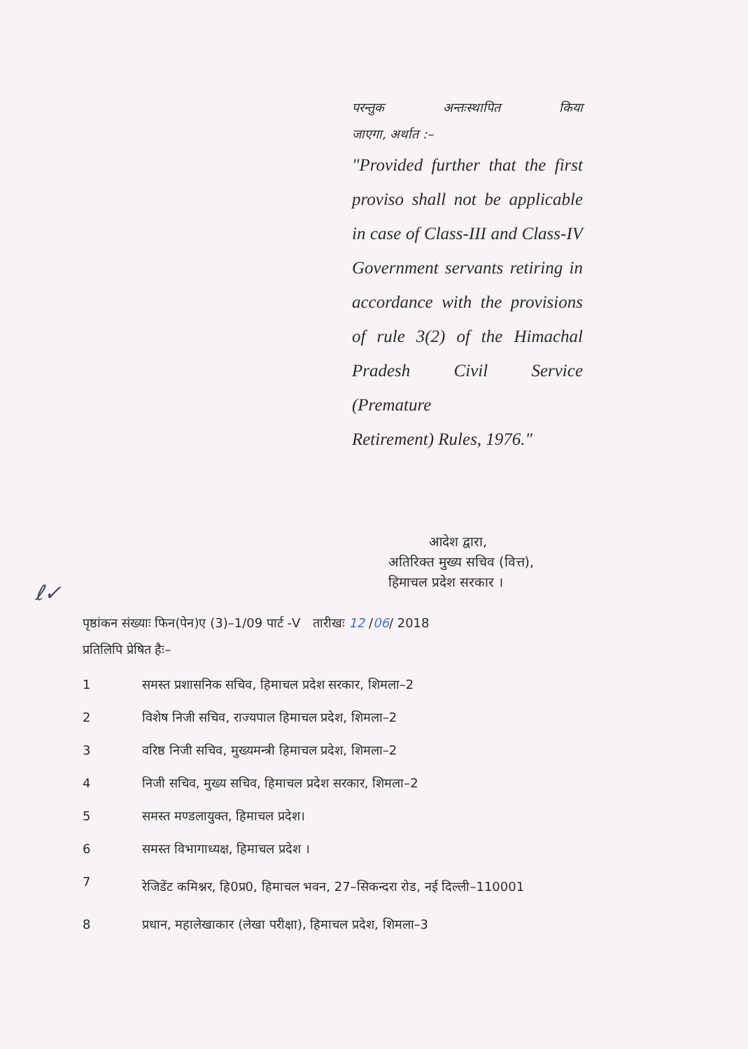परन्तुक अन्तःस्थापित किया
जाएगा, अर्थात :–
"Provided further that the first proviso shall not be applicable in case of Class-III and Class-IV Government servants retiring in accordance with the provisions of rule 3(2) of the Himachal Pradesh Civil Service (Premature
Retirement) Rules, 1976."
आदेश द्वारा,
अतिरिक्त मुख्य सचिव (वित्त),
हिमाचल प्रदेश सरकार ।
ℓ✓
पृष्ठांकन संख्याः फिन(पेन)ए (3)–1/09 पार्ट -V तारीखः 12 /06/ 2018
प्रतिलिपि प्रेषित हैः–
1 समस्त प्रशासनिक सचिव, हिमाचल प्रदेश सरकार, शिमला–2
2 विशेष निजी सचिव, राज्यपाल हिमाचल प्रदेश, शिमला–2
3 वरिष्ठ निजी सचिव, मुख्यमन्त्री हिमाचल प्रदेश, शिमला–2
4 निजी सचिव, मुख्य सचिव, हिमाचल प्रदेश सरकार, शिमला–2
5 समस्त मण्डलायुक्त, हिमाचल प्रदेश।
6 समस्त विभागाध्यक्ष, हिमाचल प्रदेश ।
7 रेजिडेंट कमिश्नर, हि0प्र0, हिमाचल भवन, 27–सिकन्दरा रोड, नई दिल्ली–110001
8 प्रधान, महालेखाकार (लेखा परीक्षा), हिमाचल प्रदेश, शिमला–3